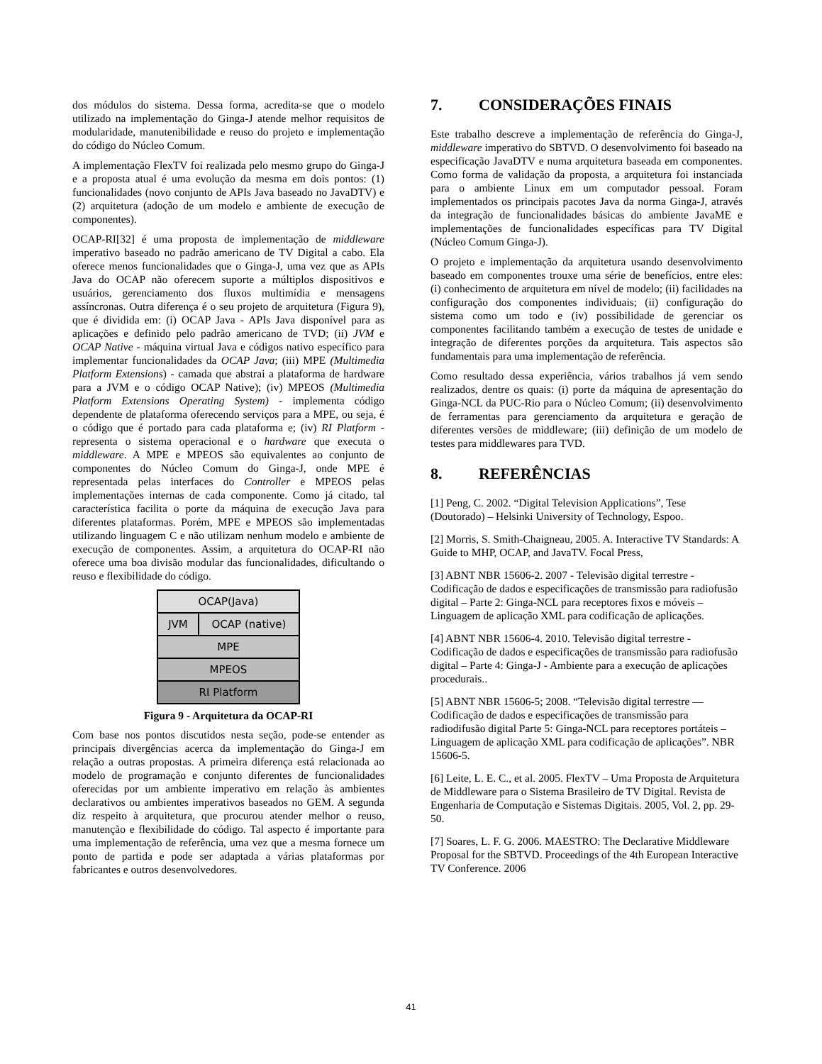dos módulos do sistema. Dessa forma, acredita-se que o modelo utilizado na implementação do Ginga-J atende melhor requisitos de modularidade, manutenibilidade e reuso do projeto e implementação do código do Núcleo Comum.
A implementação FlexTV foi realizada pelo mesmo grupo do Ginga-J e a proposta atual é uma evolução da mesma em dois pontos: (1) funcionalidades (novo conjunto de APIs Java baseado no JavaDTV) e (2) arquitetura (adoção de um modelo e ambiente de execução de componentes).
OCAP-RI[32] é uma proposta de implementação de middleware imperativo baseado no padrão americano de TV Digital a cabo. Ela oferece menos funcionalidades que o Ginga-J, uma vez que as APIs Java do OCAP não oferecem suporte a múltiplos dispositivos e usuários, gerenciamento dos fluxos multimídia e mensagens assíncronas. Outra diferença é o seu projeto de arquitetura (Figura 9), que é dividida em: (i) OCAP Java - APIs Java disponível para as aplicações e definido pelo padrão americano de TVD; (ii) JVM e OCAP Native - máquina virtual Java e códigos nativo específico para implementar funcionalidades da OCAP Java; (iii) MPE (Multimedia Platform Extensions) - camada que abstrai a plataforma de hardware para a JVM e o código OCAP Native); (iv) MPEOS (Multimedia Platform Extensions Operating System) - implementa código dependente de plataforma oferecendo serviços para a MPE, ou seja, é o código que é portado para cada plataforma e; (iv) RI Platform - representa o sistema operacional e o hardware que executa o middleware. A MPE e MPEOS são equivalentes ao conjunto de componentes do Núcleo Comum do Ginga-J, onde MPE é representada pelas interfaces do Controller e MPEOS pelas implementações internas de cada componente. Como já citado, tal característica facilita o porte da máquina de execução Java para diferentes plataformas. Porém, MPE e MPEOS são implementadas utilizando linguagem C e não utilizam nenhum modelo e ambiente de execução de componentes. Assim, a arquitetura do OCAP-RI não oferece uma boa divisão modular das funcionalidades, dificultando o reuso e flexibilidade do código.
OCAP(Java)
JVM OCAP (native)
MPE
MPEOS
RI Platform
Figura 9 - Arquitetura da OCAP-RI
Com base nos pontos discutidos nesta seção, pode-se entender as principais divergências acerca da implementação do Ginga-J em relação a outras propostas. A primeira diferença está relacionada ao modelo de programação e conjunto diferentes de funcionalidades oferecidas por um ambiente imperativo em relação às ambientes declarativos ou ambientes imperativos baseados no GEM. A segunda diz respeito à arquitetura, que procurou atender melhor o reuso, manutenção e flexibilidade do código. Tal aspecto é importante para uma implementação de referência, uma vez que a mesma fornece um ponto de partida e pode ser adaptada a várias plataformas por fabricantes e outros desenvolvedores.
7. CONSIDERAÇÕES FINAIS
Este trabalho descreve a implementação de referência do Ginga-J, middleware imperativo do SBTVD. O desenvolvimento foi baseado na especificação JavaDTV e numa arquitetura baseada em componentes. Como forma de validação da proposta, a arquitetura foi instanciada para o ambiente Linux em um computador pessoal. Foram implementados os principais pacotes Java da norma Ginga-J, através da integração de funcionalidades básicas do ambiente JavaME e implementações de funcionalidades específicas para TV Digital (Núcleo Comum Ginga-J).
O projeto e implementação da arquitetura usando desenvolvimento baseado em componentes trouxe uma série de benefícios, entre eles: (i) conhecimento de arquitetura em nível de modelo; (ii) facilidades na configuração dos componentes individuais; (ii) configuração do sistema como um todo e (iv) possibilidade de gerenciar os componentes facilitando também a execução de testes de unidade e integração de diferentes porções da arquitetura. Tais aspectos são fundamentais para uma implementação de referência.
Como resultado dessa experiência, vários trabalhos já vem sendo realizados, dentre os quais: (i) porte da máquina de apresentação do Ginga-NCL da PUC-Rio para o Núcleo Comum; (ii) desenvolvimento de ferramentas para gerenciamento da arquitetura e geração de diferentes versões de middleware; (iii) definição de um modelo de testes para middlewares para TVD.
8. REFERÊNCIAS
[1] Peng, C. 2002. “Digital Television Applications”, Tese (Doutorado) – Helsinki University of Technology, Espoo.
[2] Morris, S. Smith-Chaigneau, 2005. A. Interactive TV Standards: A Guide to MHP, OCAP, and JavaTV. Focal Press,
[3] ABNT NBR 15606-2. 2007 - Televisão digital terrestre - Codificação de dados e especificações de transmissão para radiofusão digital – Parte 2: Ginga-NCL para receptores fixos e móveis – Linguagem de aplicação XML para codificação de aplicações.
[4] ABNT NBR 15606-4. 2010. Televisão digital terrestre - Codificação de dados e especificações de transmissão para radiofusão digital – Parte 4: Ginga-J - Ambiente para a execução de aplicações procedurais..
[5] ABNT NBR 15606-5; 2008. “Televisão digital terrestre — Codificação de dados e especificações de transmissão para radiodifusão digital Parte 5: Ginga-NCL para receptores portáteis – Linguagem de aplicação XML para codificação de aplicações”. NBR 15606-5.
[6] Leite, L. E. C., et al. 2005. FlexTV – Uma Proposta de Arquitetura de Middleware para o Sistema Brasileiro de TV Digital. Revista de Engenharia de Computação e Sistemas Digitais. 2005, Vol. 2, pp. 29-50.
[7] Soares, L. F. G. 2006. MAESTRO: The Declarative Middleware Proposal for the SBTVD. Proceedings of the 4th European Interactive TV Conference. 2006
41